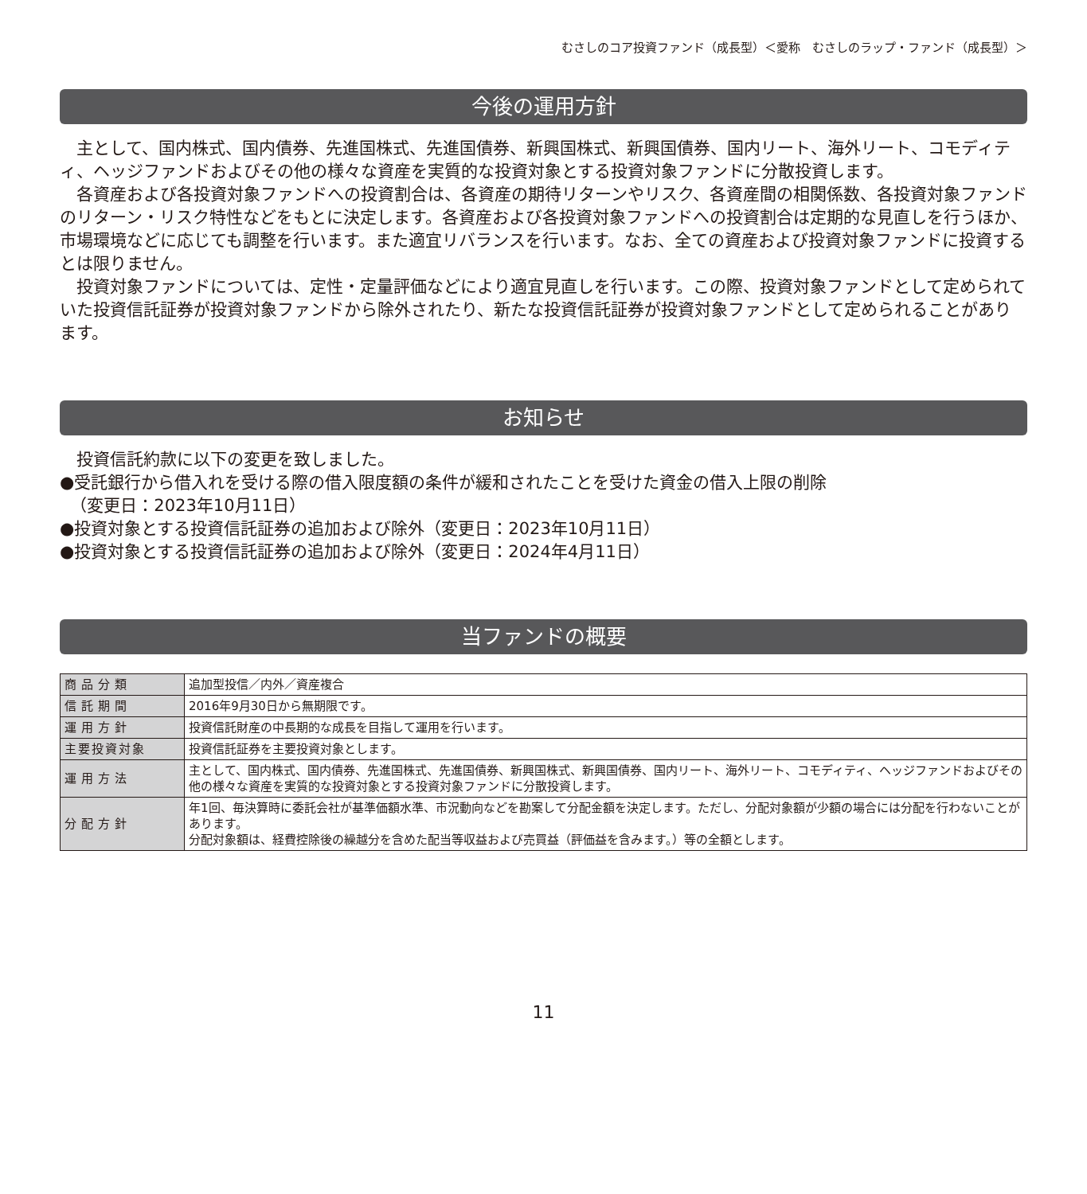むさしのコア投資ファンド（成長型）＜愛称　むさしのラップ・ファンド（成長型）＞
今後の運用方針
主として、国内株式、国内債券、先進国株式、先進国債券、新興国株式、新興国債券、国内リート、海外リート、コモディティ、ヘッジファンドおよびその他の様々な資産を実質的な投資対象とする投資対象ファンドに分散投資します。
各資産および各投資対象ファンドへの投資割合は、各資産の期待リターンやリスク、各資産間の相関係数、各投資対象ファンドのリターン・リスク特性などをもとに決定します。各資産および各投資対象ファンドへの投資割合は定期的な見直しを行うほか、市場環境などに応じても調整を行います。また適宜リバランスを行います。なお、全ての資産および投資対象ファンドに投資するとは限りません。
投資対象ファンドについては、定性・定量評価などにより適宜見直しを行います。この際、投資対象ファンドとして定められていた投資信託証券が投資対象ファンドから除外されたり、新たな投資信託証券が投資対象ファンドとして定められることがあります。
お知らせ
投資信託約款に以下の変更を致しました。
●受託銀行から借入れを受ける際の借入限度額の条件が緩和されたことを受けた資金の借入上限の削除
（変更日：2023年10月11日）
●投資対象とする投資信託証券の追加および除外（変更日：2023年10月11日）
●投資対象とする投資信託証券の追加および除外（変更日：2024年4月11日）
当ファンドの概要
| 商品分類 | 追加型投信／内外／資産複合 |
| 信託期間 | 2016年9月30日から無期限です。 |
| 運用方針 | 投資信託財産の中長期的な成長を目指して運用を行います。 |
| 主要投資対象 | 投資信託証券を主要投資対象とします。 |
| 運用方法 | 主として、国内株式、国内債券、先進国株式、先進国債券、新興国株式、新興国債券、国内リート、海外リート、コモディティ、ヘッジファンドおよびその他の様々な資産を実質的な投資対象とする投資対象ファンドに分散投資します。 |
| 分配方針 | 年1回、毎決算時に委託会社が基準価額水準、市況動向などを勘案して分配金額を決定します。ただし、分配対象額が少額の場合には分配を行わないことがあります。 分配対象額は、経費控除後の繰越分を含めた配当等収益および売買益（評価益を含みます。）等の全額とします。 |
11